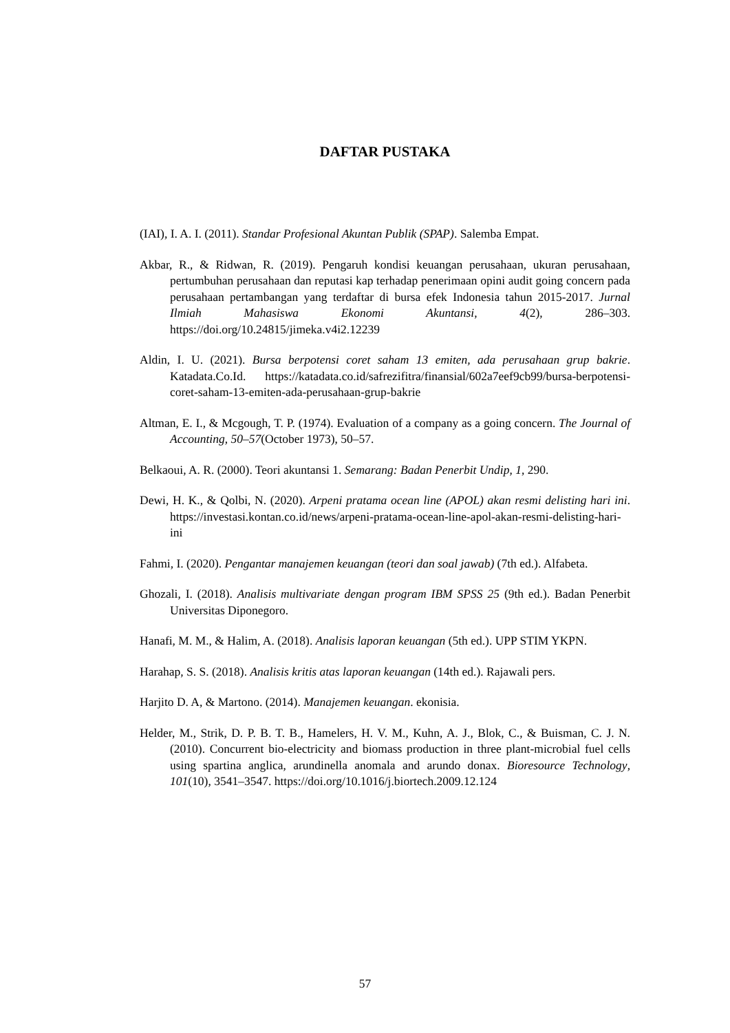DAFTAR PUSTAKA
(IAI), I. A. I. (2011). Standar Profesional Akuntan Publik (SPAP). Salemba Empat.
Akbar, R., & Ridwan, R. (2019). Pengaruh kondisi keuangan perusahaan, ukuran perusahaan, pertumbuhan perusahaan dan reputasi kap terhadap penerimaan opini audit going concern pada perusahaan pertambangan yang terdaftar di bursa efek Indonesia tahun 2015-2017. Jurnal Ilmiah Mahasiswa Ekonomi Akuntansi, 4(2), 286–303. https://doi.org/10.24815/jimeka.v4i2.12239
Aldin, I. U. (2021). Bursa berpotensi coret saham 13 emiten, ada perusahaan grup bakrie. Katadata.Co.Id. https://katadata.co.id/safrezifitra/finansial/602a7eef9cb99/bursa-berpotensi-coret-saham-13-emiten-ada-perusahaan-grup-bakrie
Altman, E. I., & Mcgough, T. P. (1974). Evaluation of a company as a going concern. The Journal of Accounting, 50–57(October 1973), 50–57.
Belkaoui, A. R. (2000). Teori akuntansi 1. Semarang: Badan Penerbit Undip, 1, 290.
Dewi, H. K., & Qolbi, N. (2020). Arpeni pratama ocean line (APOL) akan resmi delisting hari ini. https://investasi.kontan.co.id/news/arpeni-pratama-ocean-line-apol-akan-resmi-delisting-hari-ini
Fahmi, I. (2020). Pengantar manajemen keuangan (teori dan soal jawab) (7th ed.). Alfabeta.
Ghozali, I. (2018). Analisis multivariate dengan program IBM SPSS 25 (9th ed.). Badan Penerbit Universitas Diponegoro.
Hanafi, M. M., & Halim, A. (2018). Analisis laporan keuangan (5th ed.). UPP STIM YKPN.
Harahap, S. S. (2018). Analisis kritis atas laporan keuangan (14th ed.). Rajawali pers.
Harjito D. A, & Martono. (2014). Manajemen keuangan. ekonisia.
Helder, M., Strik, D. P. B. T. B., Hamelers, H. V. M., Kuhn, A. J., Blok, C., & Buisman, C. J. N. (2010). Concurrent bio-electricity and biomass production in three plant-microbial fuel cells using spartina anglica, arundinella anomala and arundo donax. Bioresource Technology, 101(10), 3541–3547. https://doi.org/10.1016/j.biortech.2009.12.124
57